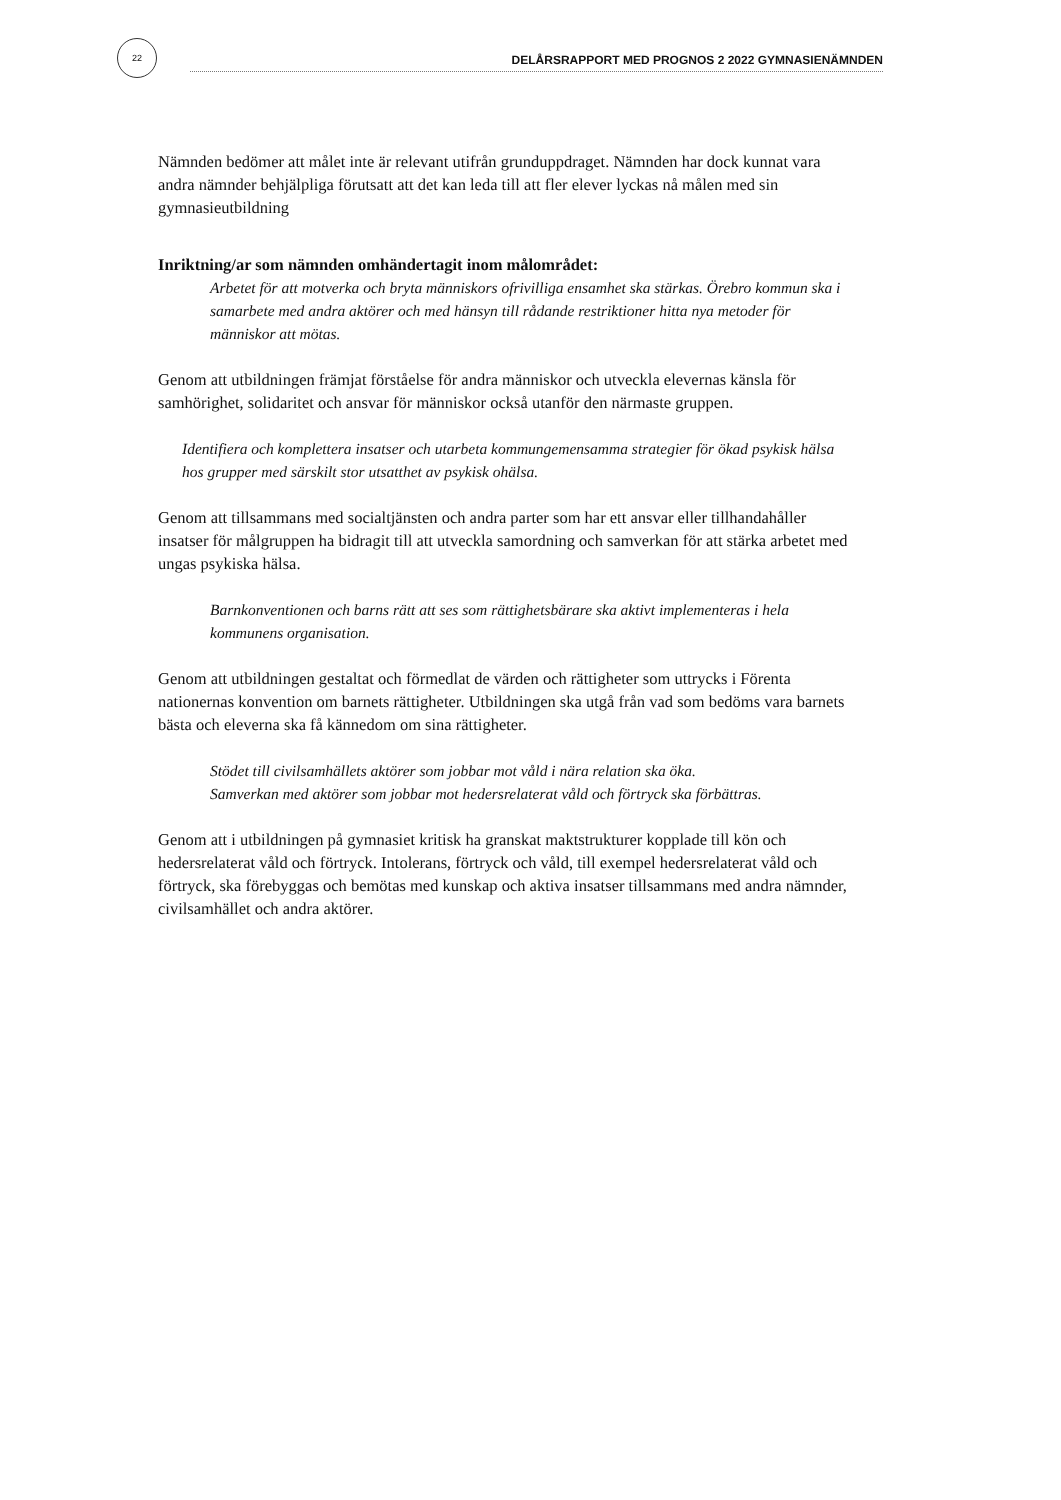22
DELÅRSRAPPORT MED PROGNOS 2 2022 GYMNASIENÄMNDEN
Nämnden bedömer att målet inte är relevant utifrån grunduppdraget. Nämnden har dock kunnat vara andra nämnder behjälpliga förutsatt att det kan leda till att fler elever lyckas nå målen med sin gymnasieutbildning
Inriktning/ar som nämnden omhändertagit inom målområdet:
Arbetet för att motverka och bryta människors ofrivilliga ensamhet ska stärkas. Örebro kommun ska i samarbete med andra aktörer och med hänsyn till rådande restriktioner hitta nya metoder för människor att mötas.
Genom att utbildningen främjat förståelse för andra människor och utveckla elevernas känsla för samhörighet, solidaritet och ansvar för människor också utanför den närmaste gruppen.
Identifiera och komplettera insatser och utarbeta kommungemensamma strategier för ökad psykisk hälsa hos grupper med särskilt stor utsatthet av psykisk ohälsa.
Genom att tillsammans med socialtjänsten och andra parter som har ett ansvar eller tillhandahåller insatser för målgruppen ha bidragit till att utveckla samordning och samverkan för att stärka arbetet med ungas psykiska hälsa.
Barnkonventionen och barns rätt att ses som rättighetsbärare ska aktivt implementeras i hela kommunens organisation.
Genom att utbildningen gestaltat och förmedlat de värden och rättigheter som uttrycks i Förenta nationernas konvention om barnets rättigheter. Utbildningen ska utgå från vad som bedöms vara barnets bästa och eleverna ska få kännedom om sina rättigheter.
Stödet till civilsamhällets aktörer som jobbar mot våld i nära relation ska öka.
Samverkan med aktörer som jobbar mot hedersrelaterat våld och förtryck ska förbättras.
Genom att i utbildningen på gymnasiet kritisk ha granskat maktstrukturer kopplade till kön och hedersrelaterat våld och förtryck. Intolerans, förtryck och våld, till exempel hedersrelaterat våld och förtryck, ska förebyggas och bemötas med kunskap och aktiva insatser tillsammans med andra nämnder, civilsamhället och andra aktörer.